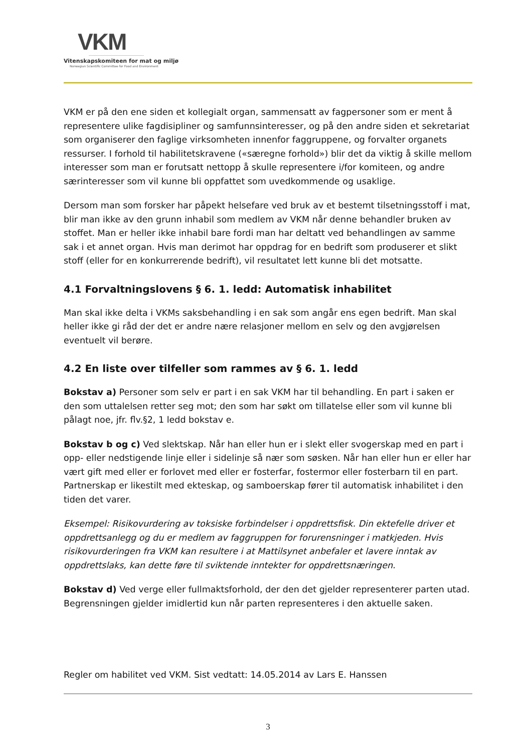VKM
Vitenskapskomiteen for mat og miljø
Norwegian Scientific Committee for Food and Environment
VKM er på den ene siden et kollegialt organ, sammensatt av fagpersoner som er ment å representere ulike fagdisipliner og samfunnsinteresser, og på den andre siden et sekretariat som organiserer den faglige virksomheten innenfor faggruppene, og forvalter organets ressurser. I forhold til habilitetskravene («særegne forhold») blir det da viktig å skille mellom interesser som man er forutsatt nettopp å skulle representere i/for komiteen, og andre særinteresser som vil kunne bli oppfattet som uvedkommende og usaklige.
Dersom man som forsker har påpekt helsefare ved bruk av et bestemt tilsetningsstoff i mat, blir man ikke av den grunn inhabil som medlem av VKM når denne behandler bruken av stoffet. Man er heller ikke inhabil bare fordi man har deltatt ved behandlingen av samme sak i et annet organ. Hvis man derimot har oppdrag for en bedrift som produserer et slikt stoff (eller for en konkurrerende bedrift), vil resultatet lett kunne bli det motsatte.
4.1 Forvaltningslovens § 6. 1. ledd: Automatisk inhabilitet
Man skal ikke delta i VKMs saksbehandling i en sak som angår ens egen bedrift. Man skal heller ikke gi råd der det er andre nære relasjoner mellom en selv og den avgjørelsen eventuelt vil berøre.
4.2 En liste over tilfeller som rammes av § 6. 1. ledd
Bokstav a) Personer som selv er part i en sak VKM har til behandling. En part i saken er den som uttalelsen retter seg mot; den som har søkt om tillatelse eller som vil kunne bli pålagt noe, jfr. flv.§2, 1 ledd bokstav e.
Bokstav b og c) Ved slektskap. Når han eller hun er i slekt eller svogerskap med en part i opp- eller nedstigende linje eller i sidelinje så nær som søsken. Når han eller hun er eller har vært gift med eller er forlovet med eller er fosterfar, fostermor eller fosterbarn til en part. Partnerskap er likestilt med ekteskap, og samboerskap fører til automatisk inhabilitet i den tiden det varer.
Eksempel: Risikovurdering av toksiske forbindelser i oppdrettsfisk. Din ektefelle driver et oppdrettsanlegg og du er medlem av faggruppen for forurensninger i matkjeden. Hvis risikovurderingen fra VKM kan resultere i at Mattilsynet anbefaler et lavere inntak av oppdrettslaks, kan dette føre til sviktende inntekter for oppdrettsnæringen.
Bokstav d) Ved verge eller fullmaktsforhold, der den det gjelder representerer parten utad. Begrensningen gjelder imidlertid kun når parten representeres i den aktuelle saken.
Regler om habilitet ved VKM. Sist vedtatt: 14.05.2014 av Lars E. Hanssen
3